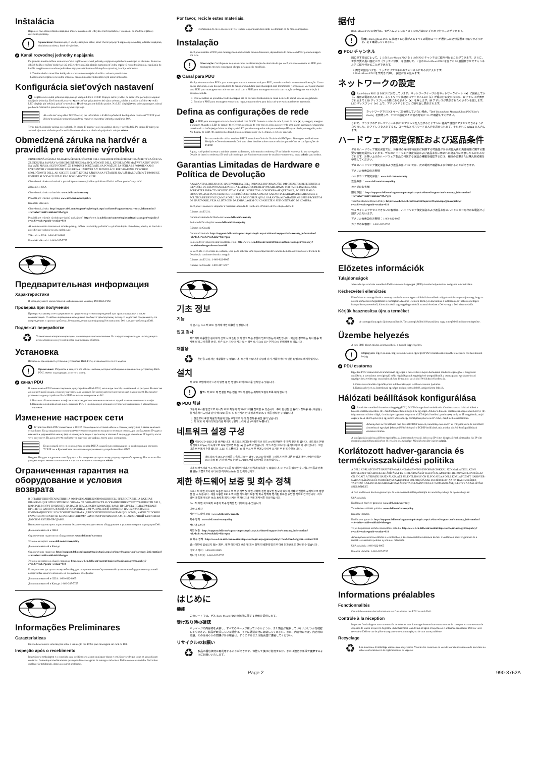Inštalácia
Regálovú rozvodnú jednotku napájania môžete nainštalovať jedným z troch spôsobov, v závislosti od modelu regálovej rozvodnej jednotky.
!
Upozornenie: Skontrolujte, či všetky napájacie káble, ktoré chcete pripojiť k regálovej rozvodnej jednotke napájania, dosiahnu na miesto, ktoré si vyberiete.
A Kanál rozvodnej jednotky napájania
Do jedného kanála môžete namontovať dve regálové rozvodné jednotky napájania spôsobom uvedeným na obrázku. Pomocou dlhých kolíkov (súčasť dodávky) tiež môžete bez použitia náradia namontovať jednu regálovú rozvodnú jednotku napájania do kanála s regálovou rozvodnou jednotkou napájania obrátenou o 90 stupňov oproti tej, ktorá je zobrazená.
1. Zasuňte obidva montážne kolíky do otvorov umiestnených v kanáli v zadnom paneli rámu.
2. Zacvaknite regálovú rozvodnú jednotku napájania zatlačením nadol, kým úplne nedosadne.
Konfigurácia siet'ových nastavení
B Regálová rozvodná jednotka napájania je kompatibilná s DHCP. Pripojte siet'ový kábel do siet'ového portu (●) a zapnite napájanie jednotky. Keď kontrolka stavu (●) pre siet'ové pripojenie svieti sýtou zelenou, stlačte a podržte tlačidlo (●) vedľa LED displeja päť sekúnd, pokiaľ se nezobrazí IP adresa; potom tlačidlo pustite. Na LED displeji (●) sa adresa postupne zobrazí po dvoch čísliciach a potom sa tento cyklus zopakuje.
Ak vaša siet' nevyužíva DHCP server, pre informácie o ďalších spôsoboch konfigurácie nastavení TCP/IP pozri Návod na použitie meranej a riadenej regálovej rozvodnej jednotky napájania Dell.
Teraz máte k jednotke prístup cez web tak, že zadáte IP adresu v poli na zadanie adresy v prehliadači. Po zadaní IP adresy sa zobrazí výzva na vloženie používateľského mena a hesla; v obidvoch prípadoch zadajte admin.
Obmedzená záruka na hardvér a pravidlá pre vrátenie výrobku
OBMEDZENÁ ZÁRUKA NA HARDVÉR SPOLOČNOSTI DELL OBSAHUJE DÔLEŽITÉ INFORMÁCIE TÝKAJÚCE SA ZRIEKNUTIA SA PRÁV A OBMEDZENÍ RUČENIA SPOLOČNOSTI DELL, KTORÉ MÔŽU MAŤ VÝRAZNÝ VPLYV NA VAŠE PRÁVA. SKUTOČNOSŤ, ŽE PRODUKT POUŽÍVATE, SA POVAŽUJE ZA SÚHLAS S PODMIENKAMI UVEDENÝMI V OBMEDZENEJ ZÁRUKE NA HARDVÉR A V PRAVIDLÁCH PRE VRÁTENIE VÝROBKU SPOLOČNOSTI DELL. AK CHCETE ZISTIŤ, KTORÁ ZÁRUKA SA VZŤAHUJE NA VÁŠ HARDVÉROVÝ PRODUKT, POZRITE SI DODACÍ LIST ALEBO DOKUMENTY O KÚPE.
Obmedzenú záruku na hardvér a pravidlá pre vrátenie výrobku spoločnosti Dell si môžete pozrieť a vytlačiť:
Zákazníci v USA
Obmedzená záruka na hardvér: www.dell.com/warranty
Pravidlá pre vrátenie výrobku: www.dell.com/returnpolicy
Kanadskí zákazníci
Obmedzená záruka: http://support.dell.com/support/topics/topic.aspx/ca/shared/support/en/warranty_information?~ck=ln&c=ca&l=en&lnki=0&s=gen
Pravidlá pre vrátenie výrobku pre úplnú spokojnosť: http://www1.ca.dell.com/content/topics/reftopic.aspx/gen/en/policy?c=ca&l=en&s=gen&~section=018
Ak nemáte na túto internetovú stránku prístup, môžete telefonicky požiadať o vytlačenú kópiu obmedzenej záruky na hardvér a pravidiel pre vrátenie tovaru nasledovne.
Zákazníci v USA: 1-800-822-8965
Kanadskí zákazníci: 1-800-387-5757
Предварительная информация
Характеристики
В этом документе предоставлена информация по монтажу Dell Rack PDU.
Проверка при получении
Проверьте упаковку и ее содержимое на предмет отсутствия повреждений при транспортировке, а также комплектацию. О любом повреждении немедленно сообщите транспортному агенту. О недостаче содержимого, его повреждениях и прочих проблемах без промедления проинформируйте компанию Dell или дистрибьютора Dell.
Подлежит переработке
♻
Упаковочные материалы пригодны для повторного использования. Их следует сохранить для последующего использования или утилизировать надлежащим образом.
Установка
Возможны три варианта установки устройства Rack PDU, в зависимости от его модели.
!
Примечание: Убедитесь в том, что все кабели питания, которые необходимо подключить к устройству Rack PDU, имеют подходящую для этого длину.
Aканал PDU
В одном канале PDU можно закрепить два устройства Rack PDU, используя способ, показанный на рисунке. В качестве дополнительной опции, используя штифты для монтажа без инструментов (поставляемые в комплекте), Вы можете установить одно устройство Rack PDU в канале с поворотом на 90°.
1. Вставьте оба монтажных штифта в отверстия, расположенные в канале на задней панели монтажного шкафа.
2. Нажимая по направлению вниз, вдвиньте PDU в необходимую позицию в стойке до закрепления с характерным щелчком.
Изменение настроек сети
B Устройство Rack PDU совместимо с DHCP. Подсоедините сетевой кабель к сетевому порту (●), а затем включите устройство. Когда индикатор состояния (●) сетевого соединения загорится зеленым светом, для отображения IP-адреса нажмите и удерживайте кнопку (●), находящуюся рядом с дисплеем, в течение 5 секунд до появления IP адреса, после чего отпустите. На дисплее (●) отобразится адрес по две цифры, затем цикл повторится.
Если в вашей сети не используется сервер DHCP, подробную информацию по конфигурации настроек TCP/IP см. в Руководстве пользователя управляемого устройства Rack PDU.
Введите IP-адрес в адресное поле браузера и Вы получите доступ к этому разделу через веб-страницу. После этого Вы увидите запрос имени пользователя и пароля; в каждое поле введите admin.
Ограниченная гарантия на оборудование и условия возврата
В ОГРАНИЧЕННОЙ ГАРАНТИИ НА ОБОРУДОВАНИЕ КОРПОРАЦИИ DELL ПРЕДОСТАВЛЕНА ВАЖНАЯ ИНФОРМАЦИЯ ОТНОСИТЕЛЬНО ОТКАЗА ОТ ОБЯЗАТЕЛЬСТВ И ОГРАНИЧЕНИЯ ОТВЕТСТВЕННОСТИ DELL, КОТОРЫЕ МОГУТ ПОВЛИЯТЬ НА ВАШИ ПРАВА. ИСПОЛЬЗОВАНИЕ ВАМИ ПРОДУКТА ПОДРАЗУМЕВАЕТ ПРИНЯТИЕ ВАМИ УСЛОВИЙ, ОГОВОРЕННЫХ В ОГРАНИЧЕННОЙ ГАРАНТИИ НА ОБОРУДОВАНИЕ КОРПОРАЦИИ DELL И УСЛОВИЯХ ВОЗВРАТА. ДЛЯ ПОЛУЧЕНИЯ ИНФОРМАЦИИ О ТОМ, КАКИЕ УСЛОВИЯ ГАРАНТИИ ОТНОСЯТСЯ К ПРИОБРЕТЕННОМУ ВАМИ ОБОРУДОВАНИЮ, СМ. УПАКОВОЧНЫЙ ТАЛОН ИЛИ ДОГОВОР КУПЛИ-ПРОДАЖИ.
Вы можете просмотреть и распечатать Ограниченную гарантию на оборудование и условия возврата корпорации Dell:
Для пользователей в США
Ограниченная гарантия на оборудование: www.dell.com/warranty
Условия возврата: www.dell.com/returnpolicy
Для пользователей в Канаде
Ограниченная гарантия: http://support.dell.com/support/topics/topic.aspx/ca/shared/support/en/warranty_information?~ck=ln&c=ca&l=en&lnki=0&s=gen
Условия возврата по общей гарантии: http://www1.ca.dell.com/content/topics/reftopic.aspx/gen/en/policy?c=ca&l=en&s=gen&~section=018
Если у вас нет доступа к этому веб-сайту, для получения копии Ограниченной гарантии на оборудование и условий возврата Вы можете позвонить по следующим телефонам:
Для пользователей в США: 1-800-822-8965
Для пользователей в Канаде: 1-800-387-5757
Informações Preliminares
Características
Este folheto fornece informações sobre a instalação das PDUs para montagem em rack da Dell.
Inspeção após o recebimento
Inspecione a embalagem e o conteúdo para verificar se existem quaisquer danos e certifique-se de que todas as peças foram enviadas. Comunique imediatamente quaisquer danos ao agente de entrega e informe a Dell ou o seu revendedor Dell sobre qualquer item faltando, danos ou outros problemas.
Por favor, recicle estes materiais.
♻
Os materiais de envio são recicláveis. Guarde-os para usar mais tarde ou descarte-os de modo apropriado.
Instalação
Você pode instalar a PDU para montagem em rack de três modos diferentes, dependendo do modelo da PDU para montagem em rack.
!
Observação: Certifique-se de que os cabos de alimentação de eletricidade que você pretende conectar ao PDU para montagem em rack conseguem chegar até a posição escolhida.
A Canal para PDU
Você pode montar duas PDUs para montagem em rack em um canal para PDU, usando o método mostrado na ilustração. Como opção adicional, o uso dos prendedores de maior profundidade para montagem sem ferramentas (fornecidos), você pode montar uma PDU para montagem em rack em um canal com a PDU para montagem em rack com rotação de 90 graus em relação à posição exibida.
1. Deslize ambos os prendedores de montagem até os orifícios localizados no canal dentro do painel traseiro do gabinete.
2. Encaixe a PDU para montagem em rack no lugar, empurrando-a para baixo até que esteja totalmente assentada.
Defina as configurações de rede
B A PDU para montagem em rack é compatível com DHCP. Conecte o cabo de rede à porta da rede (●) e, a seguir, energize a unidade. Quando o LED de status (●) referente à conexão de rede estiver aceso na cor verde sem piscar, pressione e mantenha pressionado o botão (●) próximo ao display de LED por cinco segundos até que o endereço IP seja exibido; em seguida, solte. No display de LED (●), aparecerão dois dígitos do endereço por vez e, depois, o ciclo se repetirá.
Se a sua rede não utiliza servidor DHCP, consulte o Guia do Usuário da PDU para Montagem em Rack com Medição e Gerenciamento da Dell para obter detalhes sobre outros métodos para definir as configurações de TCP/IP.
Agora, você poderá acessar a unidade através da Internet, informando o endereço IP na linha de endereço do seu navegador. Depois de inserir o endereço IP, será solicitado que você informe um nome de usuário e uma senha; insira admin para ambos.
Garantias Limitadas de Hardware e Política de Devolução
A GARANTIA LIMITADA DE HARDWARE DA DELL FORNECE INFORMAÇÕES IMPORTANTES REFERENTES A ISENÇÕES DE RESPONSABILIDADE E A LIMITAÇÕES DE RESPONSABILIDADE POR PARTE DA DELL, QUE PODEM TER IMPACTO SIGNIFICATIVO EM SEUS DIREITOS. CONSIDERA-SE QUE VOCÊ, AO UTILIZAR O PRODUTO, ACEITA OS TERMOS E CONDIÇÕES ESTIPULADAS NA GARANTIA LIMITADA DE HARDWARE E POLÍTICA DE DEVOLUÇÃO DA DELL. PARA DESCOBRIR QUAL GARANTIA ACOMPANHA OS SEUS PRODUTOS DE HARDWARE, VEJA A LISTAGEM DA EMBALAGEM OU CONSULTE O SEU CONTRATO DE COMPRA.
Você pode visualizar e imprimir a Garantia Limitada de Hardware e Política de Devolução da Dell:
Clientes dos E.U.A.
Garantia Limitada de Hardware: www.dell.com/warranty
Política de Devoluções: www.dell.com/returnpolicy
Clientes do Canadá
Garantia Limitada: http://support.dell.com/support/topics/topic.aspx/ca/shared/support/en/warranty_information?~ck=ln&c=ca&l=en&lnki=0&s=gen
Política de Devoluções para Satisfação Total: http://www1.ca.dell.com/content/topics/reftopic.aspx/gen/en/policy?c=ca&l=en&s=gen&~section=018
Se você não tiver acesso ao website, você pode solicitar uma cópia impressa da Garantia Limitada de Hardware e Política de Devolução conforme descrito a seguir.
Clientes dos E.U.A.: 1-800-822-8965
Clientes do Canadá: 1-800-387-5757
기초 정보
기능
이 문서는 Dell 랙 PDU 설치에 대한 내용을 설명합니다 .
입고 검사
패키지와 내용물을 검사하여 선적 시 파손된 것이 없고 모든 부품이 인도되었는지 확인합니다 . 파손된 경우에는 즉시 운송 회사에 알리고 내용물 유실 , 파손 또는 기타 문제가 있는 경우 즉시 Dell 또는 현지 Dell 판매점에 알리십시오 .
재활용
♻
운반용 포장재는 재활용할 수 있습니다 . 보관해 두었다가 나중에 다시 사용하거나 적절한 방법으로 폐기하십시오 .
설치
랙 PDU 모델에 따라 3 가지 방법 중 한 방법으로 랙 PDU 를 설치할 수 있습니다 .
!
참고 : 랙 PDU 에 연결할 모든 전원 코드가 원하는 위치에 도달하도록 해야 합니다 .
A PDU 채널
그림에 표시된 방법으로 하나의 PDU 채널에 랙 PDU 2 대를 장착할 수 있습니다 . 추가 옵션인 딥 툴리스 장착용 못 ( 제공됨 ) 을 사용하여 그림과 같이 랙 PDU 를 90 도 회전시켜 한 채널에 랙 PDU 1 대를 장착할 수 있습니다 .
1. 엔클로저 후면 패널의 채널에 있는 구멍으로 두 개의 장착용 못을 밀어 넣습니다 .
2. 랙 PDU 가 제자리에 들어갈 때까지 ( 딸깍 소리가 남 ) 아래로 누릅니다 .
네트워크 설정 구성
B랙 PDU 는 DHCP 와 호환됩니다 . 네트워크 케이블을 네트워크 포트 (●) 에 연결한 후 장치 전원을 켭니다 . 네트워크 연결의 상태 LED(●) 가 녹색으로 켜져 있으면 버튼 (●) 을 누르고 있습니다 . 약 5 초간 LED 디스플레이에 IP 가 나타납니다 . 그런 다음 버튼에서 손을 뗍니다 . LED 디스플레이 (●) 에 주소가 한 번에 2 자리씩 표시된 후 반복 순환됩니다 .
네트워크가 DHCP 서버를 사용하지 않는 경우 , TCP/IP 설정을 구성하기 위한 다른 방법에 대한 자세한 내용은 Dell 측정 및 관리 랙 전력 분배기 (PDU) 사용 설명서를 참조하십시오 .
이제 브라우저의 주소 필드에 IP 주소를 입력하여 웹에서 장치에 접속할 수 있습니다 . IP 주소를 입력한 후 사용자 이름과 암호를 묻는 프롬프트가 나타나면 각각에 admin 을 입력하십시오 .
제한 하드웨어 보증 및 회수 정책
DELL 의 제한 하드웨어 보증은 DELL 의 의무 거부 및 제한 사항에 관한 중요한 정보가 있으며 사용자 권한에 구체적으로 영향을 줄 수 있습니다 . 제품 사용은 DELL 의 제한 하드웨어 보증 및 회수 정책에 명시된 항목을 승인한 것으로 간주합니다 . 하드웨어 제품에 제공된 보증 효력을 정지시키려면 패키지나 구매 계약서를 참조하십시오 .
Dell 의 제한 하드웨어 보증과 회수 정책을 인쇄하여 볼 수 있습니다 .
미국 소비자
제한 하드웨어 보증 : www.dell.com/warranty
회수 정책 : www.dell.com/returnpolicy
캐나다 소비자
제한 보증 : http://support.dell.com/support/topics/topic.aspx/ca/shared/support/en/warranty_information?~ck=ln&c=ca&l=en&lnki=0&s=gen
총 회수 정책 : http://www1.ca.dell.com/content/topics/reftopic.aspx/gen/en/policy?c=ca&l=en&s=gen&~section=018
웹사이트에 접속되지 않는 경우 , 제한 하드웨어 보증 및 회수 정책 인쇄물에 명기된 아래 전화번호로 연락할 수 있습니다 .
미국 소비자 : 1-800-822-8965
캐나다 소비자 : 1-800-387-5757
はじめに
機能
このシートでは、デル Rack-Mount PDU の据付に関する情報を提供します。
受け取り時の確認
パッケージの内容物を点検し、すべてのパーツが揃っているかどうか、また製品が破損していないかどうかを確認してください。製品が破損している場合は、すぐに運送会社に連絡してください。また、内容物の不足、内容物の破損、その他何らかの問題がある場合は、すぐにデルまたは販売店に連絡してください。
リサイクルのお願い
♻
製品の梱包資材は再利用することができます。保管して後ほど利用するか、または適切な手段で廃棄するようにお願いいたします。
据付
Rack-Mount PDU の据付は、モデルによって以下の 3 つの方法のいずれかで行うことができます。
!
注意：Rack-Mount PDU に接続する必要があるすべての電源コードが選択した据付位置まで届くかどうかを、必ず確認してください。
A PDU チャンネル
図に示す方法によって、2 つの Rack-Mount PDU を 1 つの PDU チャンネルに取り付けることができます。さらに、工具不要の長い固定ペグ（ラックに付属）を使用して、1 台の Rack-Mount PDU を図から 90 度回転させてチャンネル内に取り付けることができます。
1. 両方の固定ペグを、ラックのリアパネルのチャンネルにある穴に入れます。
2. Rack-Mount PDU を下向きに押し、完全にはめ込みます。
ネットワークの設定
B Rack-Mount PDU は DHCP に対応しています。ネットワークケーブルをネットワークポート（●）に接続してから、機器の電源を入れます。ネットワーク接続のステータス LED（●）が緑点灯に変わったら、IP アドレスが表示されるまで LED ディスプレイの隣にあるボタン（●）を押します。IP アドレスが表示されたらボタンを放します。LED ディスプレイ（●）上で、アドレスが 2 桁ごとに繰り返し表示されます。
ネットワークで DHCP サーバを使用していない場合、『Dell Metered and Managed Rack PDU User's Guide』を参照して、TCP/IP 設定のその他の方法について確認してください。
これで、ブラウザのアドレスフィールドに IP アドレスを入力することで Web 経由で機器にアクセスできるようになりました。IP アドレスを入力すると、ユーザ名とパスワードの入力を求められます。それぞれに admin と入力します。
ハードウェア限定保証および返品条件
デルのハードウェア限定保証では、お客様の権利を特徴的に制限する可能性がある保証免責と責任制限に関する重要な情報を提供しています。デルのハードウェア限定保証および返品条件に示された諸条件に同意したものとみなされます。お買い上げのハードウェア製品に付属する保証の種類を確認するには、梱包の伝票または購入契約書を参照してください。
デルのハードウェア限定保証および返品条件については、次の場所で確認および印刷することができます。
アメリカ合衆国のお客様
ハードウェア限定保証： www.dell.com/warranty
返品条件： www.dell.com/returnpolicy
カナダのお客様
限定保証： http://support.dell.com/support/topics/topic.aspx/ca/shared/support/en/warranty_information?~ck=ln&c=ca&l=en&lnki=0&s=gen
Total Satisfaction Return Policy: http://www1.ca.dell.com/content/topics/reftopic.aspx/gen/en/policy?c=ca&l=en&s=gen&~section=018
Web サイトにアクセスできないお客様は、ハードウェア限定保証および返品条件のハードコピーを次のお電話でご請求いただけます。
アメリカ合衆国のお客様： 1-800-822-8965
カナダのお客様： 1-800-387-5757
Előzetes információk
Tulajdonságok
Jelen adatlap a rack-be szerelhető Dell áramelosztó egységek (PDU) üzembe helyezéséhez szolgáltat információkat.
Kézhezvételi ellenőrzés
Ellenőrizze a csomagolást és a csomag tartalmát az esetleges szállítási károsodásokra figyelve és bizonyosodjon meg, hogy az összes komponens megtalálható a csomagban. Azonnal jelentsen bármilyen károsodást a szállítónak, továbbá az esetleges hiányzó komponensekről, károsodásokról vagy egyéb gondokról azonnal értesítse a Dell-t vagy a Dell viszonteladót.
Kérjük hasznosítsa újra a terméket
♻
A csomagolóanyagok újrahasznosíthatók. Tartsa meg későbbi felhasználásra vagy a megfelelő módon semlegesítse.
Üzembe helyezés
A rack PDU három módon is beszerelhető, a modell függvényében.
!
Megjegyzés: Ügyeljen arra, hogy az áramelosztó egységet (PDU) csatlakoztató tápkábelek érjenek el a kiválasztott helyig.
A PDU csatorna
Egyetlen PDU csatornára két áramelosztó egységet is beszerelhet a képen bemutatott módszer segítségével. Kiegészítő opcióként, a szerszámot nem igénylő mély rögzítőkapcsok segítségével (megtalálhatók a csomagban), egy áramelosztó egységet beszerelhet egy csatornára a képen bemutatott pozíciótól 90 fokban elfordítva is.
1. Csúsztassa mindkét rögzítőkapcsot a doboz hátlapján található csatorna lyukaiba.
2. Kattintsa helyre az áramelosztó egységet addig nyomva lefelé, amíg teljesen fekszik.
Hálózati beállítások konfigurálása
B A rack-be szerelhető áramelosztó egység (PDU) DHCP támogatással rendelkezik. Csatlakoztassa a hálózati kábelt a hálózati csatlakozóporthoz (●), majd helyezze feszültség alá az egységet. Amikor a hálózati csatlakozás állapotjelző LED-je (●) folyamatosan zölden világít, öt másodpercig tartsa lenyomva a LED kijelző melletti gombot (●), amíg az IP megjelenik, majd engedje ki. A LED kijelző (●), egyszerre két számjegy formájában jelzi ki az IP-címet, majd a ciklus ismétlődik.
Amennyiben az Ön hálózata nem használ DHCP szervert, tanulmányozza aMért és irányított rack-be szerelhető áramelosztó egységek felhasználói kézikönyvét a TCP/IP beállítások más módon történő konfigurálásának részleteit illetően.
A konfigurálás után hozzáférhet egységéhez az interneten keresztül, beírva az IP-címet böngészőjének címsorába. Az IP-cím megadása után felhasználónévre és jelszóra lesz szüksége. Mindkét mezőbe írja be: admin.
Korlátozott hadver-garancia és termékvisszaküldési politika
A DELL KORLÁTOZOTT HARDVER-GARANCIÁJA FONTOS INFORMÁCIÓKKAL SZOLGÁL A DELL AZON KÖTELEZETTSÉGEINEK ELHÁRÍTÁSÁT ÉS KORLÁTOZÁSÁT ILLETŐEN, AMELYEK BEFOLYÁSOLHATJÁK AZ ÖN JOGAIT. A TERMÉK HASZNÁLATA AZT JELENTI, HOGY ÖN ELFOGADJA A DELL KORLÁTOZOTT HARDVER-GARANCIÁJÁNAK ÉS TERMÉKVISSZAKÜLDÉSI POLITIKÁJÁNAK FELTÉTELEIT. AZ ÖN HARDVERÉHEZ TARTOZÓ GARANCIA MEGHATÁROZÁSÁHOZ TANULMÁNYOZZA A CSOMAGOLÁST, ILLETVE A SZÁLLÍTÁSI SZERZŐDÉST.
A Dell korlátozott hardver-garanciáját és termékvisszaküldési politikáját itt tanulmányozhatja és nyomtathatja ki:
USA vásárlók
Korlátozott hardver-garancia: www.dell.com/warranty
Termékvisszaküldési politika: www.dell.com/returnpolicy
Kanadai vásárlók
Korlátozott garancia: http://support.dell.com/support/topics/topic.aspx/ca/shared/support/en/warranty_information?~ck=ln&c=ca&l=en&lnki=0&s=gen
Teljes kárpótlásos termékvisszaküldési politika: http://www1.ca.dell.com/content/topics/reftopic.aspx/gen/en/policy?c=ca&l=en&s=gen&~section=018
Amennyiben nincs hozzáférése a weboldalhoz, a következő telefonszámokon kérheti a korlátozott hardver-garancia és a termékvisszaküldési politika nyomtatott másolatát.
USA vásárlók: 1-800-822-8965
Kanadai vásárlók: 1-800-387-5757
Informations préalables
Fonctionnalités
Cette fiche contient des informations sur l'installation des PDU en rack Dell.
Contrôle à la réception
Inspectez l'emballage et son contenu afin de détecter tout dommage éventuel survenu au cours du transport et assurez-vous de disposer de toutes les pièces. Signalez immédiatement tout défaut à l'agent d'expédition et informez sans tarder Dell ou votre revendeur Dell en cas de pièce manquante ou endommagée, ou de tout autre problème.
Recyclage
♻
Les matériaux d'emballage utilisés sont recyclables. Veuillez les conserver en vue de leur réutilisation ou de leur mise au rebut conformément à la réglementation en vigueur.
Page 2 990-3762A